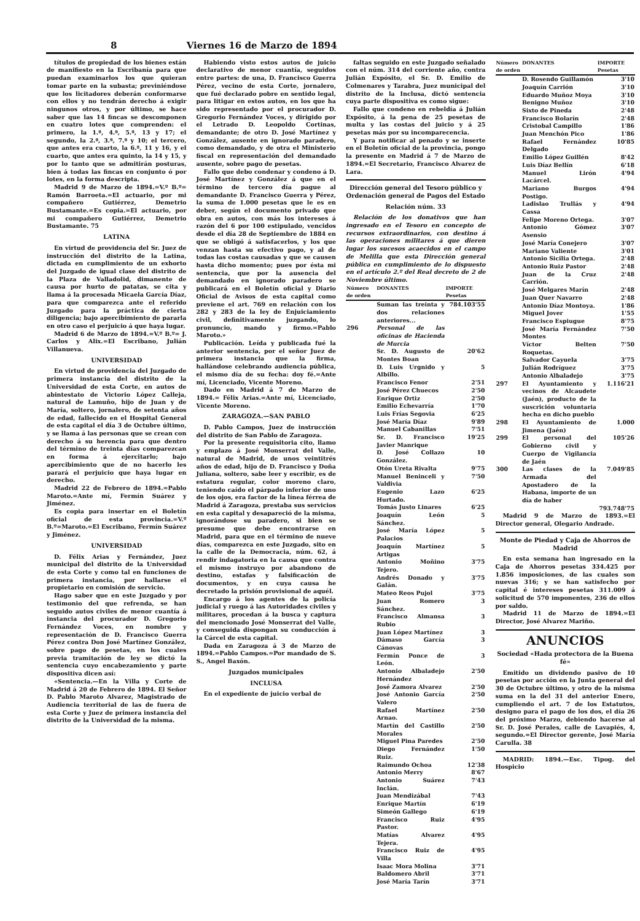8 Viernes 16 de Marzo de 1894
títulos de propiedad de los bienes están de manifiesto en la Escribanía para que puedan examinarlos los que quieran tomar parte en la subasta; previniéndose que los licitadores deberán conformarse con ellos y no tendrán derecho á exigir ningunos otros, y por último, se hace saber que las 14 fincas se descomponen en cuatro lotes que comprenden: el primero, la 1.ª, 4.ª, 5.ª, 13 y 17; el segundo, la 2.ª, 3.ª, 7.ª y 10; el tercero, que antes era cuarto, la 6.ª, 11 y 16, y el cuarto, que antes era quinto, la 14 y 15, y por lo tanto que se admitirán posturas, bien á todas las fincas en conjunto ó por lotes, en la forma descripta.
Madrid 9 de Marzo de 1894.=V.º B.º= Ramón Barroeta.=El actuario, por mi compañero Gutiérrez, Demetrio Bustamante.=Es copia.=El actuario, por mi compañero Gutiérrez, Demetrio Bustamante. 75
LATINA
En virtud de providencia del Sr. Juez de instrucción del distrito de la Latina, dictada en cumplimiento de un exhorto del Juzgado de igual clase del distrito de la Plaza de Valladolid, dimanente de causa por hurto de patatas, se cita y llama á la procesada Micaela García Díaz, para que comparezca ante el referido Juzgado para la práctica de cierta diligencia; bajo apercibimiento de pararla en otro caso el perjuicio á que haya lugar.
Madrid 6 de Marzo de 1894.=V.º B.º= J. Carlos y Alix.=El Escribano, Julián Villanueva.
UNIVERSIDAD
En virtud de providencia del Juzgado de primera instancia del distrito de la Universidad de esta Corte, en autos de abintestato de Victorio López Calleja, natural de Lamuño, hijo de Juan y de María, soltero, jornalero, de setenta años de edad, fallecido en el Hospital General de esta capital el día 3 de Octubre último, y se llama á las personas que se crean con derecho á su herencia para que dentro del término de treinta días comparezcan en forma á ejercitarlo; bajo apercibimiento que de no hacerlo les parará el perjuicio que haya lugar en derecho.
Madrid 22 de Febrero de 1894.=Pablo Maroto.=Ante mí, Fermín Suárez y Jiménez.
Es copia para insertar en el Boletín oficial de esta provincia.=V.º B.º=Maroto.=El Escribano, Fermín Suárez y Jiménez.
UNIVERSIDAD
D. Félix Arias y Fernández, Juez municipal del distrito de la Universidad de esta Corte y como tal en funciones de primera instancia, por hallarse el propietario en comisión de servicio.
Hago saber que en este Juzgado y por testimonio del que refrenda, se han seguido autos civiles de menor cuantía á instancia del procurador D. Gregorio Fernández Voces, en nombre y representación de D. Francisco Guerra Pérez contra Don José Martínez González, sobre pago de pesetas, en los cuales previa tramitación de ley se dictó la sentencia cuyo encabezamiento y parte dispositiva dicen así:
«Sentencia.—En la Villa y Corte de Madrid á 20 de Febrero de 1894. El Señor D. Pablo Maroto Alvarez, Magistrado de Audiencia territorial de las de fuera de esta Corte y Juez de primera instancia del distrito de la Universidad de la misma.
Habiendo visto estos autos de juicio declarativo de menor cuantía, seguidos entre partes: de una, D. Francisco Guerra Pérez, vecino de esta Corte, jornalero, que fué declarado pobre en sentido legal, para litigar en estos autos, en los que ha sido representado por el procurador D. Gregorio Fernández Voces, y dirigido por el Letrado D. Leopoldo Cortinas, demandante; de otro D. José Martínez y González, ausente en ignorado paradero, como demandado, y de otra el Ministerio fiscal en representación del demandado ausente, sobre pago de pesetas.
Fallo que debo condenar y condeno á D. José Martínez y González á que en el término de tercero día pague al demandante D. Francisco Guerra y Pérez, la suma de 1.000 pesetas que le es en deber, según el documento privado que obra en autos, con más los intereses á razón del 6 por 100 estipulado, vencidos desde el día 28 de Septiembre de 1884 en que se obligó á satisfacerlos, y los que venzan hasta su efectivo pago, y al de todas las costas causadas y que se causen hasta dicho momento; pues por ésta mi sentencia, que por la ausencia del demandado en ignorado paradero se publicará en el Boletín oficial y Diario Oficial de Avisos de esta capital como previene el art. 769 en relación con los 282 y 283 de la ley de Enjuiciamiento civil, definitivamente juzgando, lo pronuncio, mando y firmo.=Pablo Maroto.»
Publicación. Leída y publicada fué la anterior sentencia, por el señor Juez de primera instancia que la firma, hallándose celebrando audiencia pública, el mismo día de su fecha: doy fé.=Ante mí, Licenciado, Vicente Moreno.
Dado en Madrid á 7 de Marzo de 1894.= Félix Arias.=Ante mí, Licenciado, Vicente Moreno.
ZARAGOZA.—SAN PABLO
D. Pablo Campos, Juez de instrucción del distrito de San Pablo de Zaragoza.
Por la presente requisitoria cito, llamo y emplazo á José Monserrat del Valle, natural de Madrid, de unos veintitrés años de edad, hijo de D. Francisco y Doña Juliana, soltero, sabe leer y escribir, es de estatura regular, color moreno claro, teniendo caído el párpado inferior de uno de los ojos, era factor de la línea férrea de Madrid á Zaragoza, prestaba sus servicios en esta capital y desapareció de la misma, ignorándose su paradero, si bien se presume que debe encontrarse en Madrid, para que en el término de nueve días, comparezca en este Juzgado, sito en la calle de la Democracia, núm. 62, á rendir indagatoria en la causa que contra el mismo instruyo por abandono de destino, estafas y falsificación de documentos, y en cuya causa he decretado la prisión provisional de aquél.
Encargo á los agentes de la policía judicial y ruego á las Autoridades civiles y militares, procedan á la busca y captura del mencionado José Monserrat del Valle, y conseguida dispongan su conducción á la Cárcel de esta capital.
Dada en Zaragoza á 3 de Marzo de 1894.=Pablo Campos.=Por mandado de S. S., Angel Baxón.
Juzgados municipales
INCLUSA
En el expediente de juicio verbal de
faltas seguido en este Juzgado señalado con el núm. 314 del corriente año, contra Julián Expósito, el Sr. D. Emilio de Colmenares y Tarabra, Juez municipal del distrito de la Inclusa, dictó sentencia cuya parte dispositiva es como sigue:
Fallo que condeno en rebeldía á Julián Expósito, á la pena de 25 pesetas de multa y las costas del juicio y á 25 pesetas más por su incomparecencia.
Y para notificar al penado y se inserte en el Boletín oficial de la provincia, pongo la presente en Madrid á 7 de Marzo de 1894.=El Secretario, Francisco Alvarez de Lara.
Dirección general del Tesoro público y Ordenación general de Pagos del Estado
Relación núm. 33
Relación de los donativos que han ingresado en el Tesoro en concepto de recursos extraordinarios, con destino á las operaciones militares á que dieren lugar los sucesos acaecidos en el campo de Melilla que esta Dirección general pública en cumplimiento de lo dispuesto en el artículo 2.º del Real decreto de 2 de Noviembre último.
| Número de orden | DONANTES | IMPORTE Pesetas |
| --- | --- | --- |
| | Suman las treinta y dos relaciones anteriores... | 784.103'55 |
| 296 | Personal de las oficinas de Hacienda de Murcia | |
| | Sr. D. Augusto de Montes Boan | 20'62 |
| | D. Luis Urgnido y Albillo. | 5 |
| | Francisco Fenor | 2'51 |
| | José Pérez Chuecos | 2'50 |
| | Enrique Ortiz | 2'50 |
| | Emilio Echevarría | 1'70 |
| | Luis Frías Segovia | 6'25 |
| | José María Díaz | 9'89 |
| | Manuel Cabanillas | 7'51 |
| | Sr. D. Francisco Javier Manrique | 19'25 |
| | D. José Collazo González. | 10 |
| | Otón Ureta Rivalta | 9'75 |
| | Manuel Beninceli y Valdivia | 7'50 |
| | Eugenio Lazo Hurtado. | 6'25 |
| | Tomás Justo Linares | 6'25 |
| | Joaquín León Sánchez. | 5 |
| | José María López Palacios | 5 |
| | Joaquín Martínez Artigas | 5 |
| | Antonio Moñino Tejero. | 3'75 |
| | Andrés Donado y Galán. | 3'75 |
| | Mateo Reos Pujol | 3'75 |
| | Juan Romero Sánchez. | 3 |
| | Francisco Almansa Rubio | 3 |
| | Juan López Martínez | 3 |
| | Dámaso García Cánovas | 3 |
| | Fermín Ponce de León. | 3 |
| | Antonio Albaladejo Hernández | 2'50 |
| | José Zamora Alvarez | 2'50 |
| | José Antonio García Valero | 2'50 |
| | Rafael Martínez Arnao. | 2'50 |
| | Martín del Castillo Morales | 2'50 |
| | Miguel Pina Paredes | 2'50 |
| | Diego Fernández Ruiz. | 1'50 |
| | Raimundo Ochoa | 12'38 |
| | Antonio Merry | 8'67 |
| | Antonio Suárez Inclán. | 7'43 |
| | Juan Mendizábal | 7'43 |
| | Enrique Martín | 6'19 |
| | Simeón Gallego | 6'19 |
| | Francisco Ruiz Pastor. | 4'95 |
| | Matías Alvarez Tejera. | 4'95 |
| | Francisco Ruiz de Villa | 4'95 |
| | Isaac Mora Molina | 3'71 |
| | Baldomero Abril | 3'71 |
| | José María Tarín | 3'71 |
| Número de orden | DONANTES | IMPORTE Pesetas |
| --- | --- | --- |
| | D. Rosendo Guillamón | 3'10 |
| | Joaquín Carrión | 3'10 |
| | Eduardo Muñoz Moya | 3'10 |
| | Benigno Muñoz | 3'10 |
| | Sixto de Pineda | 2'48 |
| | Francisco Bolarín | 2'48 |
| | Cristobal Campillo | 1'86 |
| | Juan Menchón Pico | 1'86 |
| | Rafael Fernández Delgado | 10'85 |
| | Emilio López Guillén | 8'42 |
| | Luis Díaz Bellín | 6'18 |
| | Manuel Lirón Lacárcel. | 4'94 |
| | Mariano Burgos Postigo. | 4'94 |
| | Ladislao Trullás y Cassa | 4'94 |
| | Felipe Moreno Ortega. | 3'07 |
| | Antonio Gómez Asensio | 3'07 |
| | José María Conejero | 3'07 |
| | Mariano Valiente | 3'01 |
| | Antonio Sicilia Ortega. | 2'48 |
| | Antonio Ruiz Pastor | 2'48 |
| | Juan de la Cruz Carrión. | 2'48 |
| | José Melgares Marín | 2'48 |
| | Juan Quer Navarro | 2'48 |
| | Antonio Díaz Montoya. | 1'86 |
| | Miguel Jover | 1'55 |
| | Francisco Espiugue | 8'75 |
| | José María Fernández Montes | 7'50 |
| | Víctor Belten Roquetas. | 7'50 |
| | Salvador Cayuela | 3'75 |
| | Julián Rodríguez | 3'75 |
| | Antonio Albaladejo | 3'75 |
| 297 | El Ayuntamiento y vecinos de Alcaudete (Jaén), producto de la suscrición voluntaria hecha en dicho pueblo | 1.116'21 |
| 298 | El Ayuntamiento de Jimena (Jaén) | 1.000 |
| 299 | El personal del Gobierno civil y Cuerpo de Vigilancia de Jaén | 105'26 |
| 300 | Las clases de la Armada del Apostadero de la Habana, importe de un día de haber | 7.049'85 |
| | | 793.748'75 |
Madrid 9 de Marzo de 1893.=El Director general, Olegario Andrade.
Monte de Piedad y Caja de Ahorros de Madrid
En esta semana han ingresado en la Caja de Ahorros pesetas 334.425 por 1.856 imposiciones, de las cuales son nuevas 316; y se han satisfecho por capital é intereses pesetas 311.009 á solicitud de 570 imponentes, 236 de ellos por saldo.
Madrid 11 de Marzo de 1894.=El Director, José Alvarez Mariño.
ANUNCIOS
Sociedad «Hada protectora de la Buena fé»
Emitido un dividendo pasivo de 10 pesetas por acción en la Junta general del 30 de Octubre último, y otro de la misma suma en la del 31 del anterior Enero, cumpliendo el art. 7 de los Estatutos, designo para el pago de los dos, el día 26 del próximo Marzo, debiendo hacerse al Sr. D. José Perales, calle de Lavapiés, 4, segundo.=El Director gerente, José María Carulla. 38
MADRID: 1894.—Esc. Tipog. del Hospicio